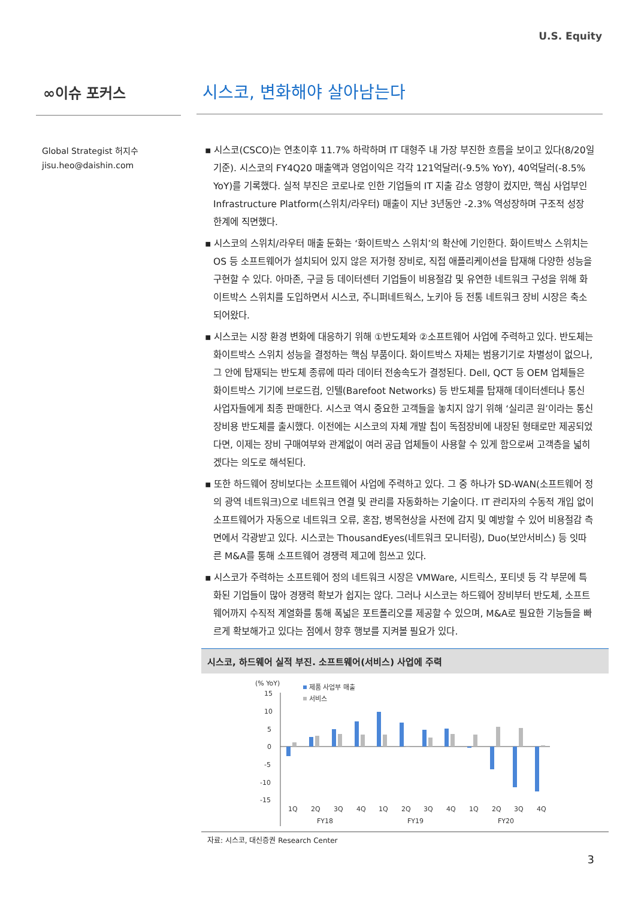U.S. Equity
∞이슈 포커스
시스코, 변화해야 살아남는다
Global Strategist 허지수
jisu.heo@daishin.com
▪ 시스코(CSCO)는 연초이후 11.7% 하락하며 IT 대형주 내 가장 부진한 흐름을 보이고 있다(8/20일 기준). 시스코의 FY4Q20 매출액과 영업이익은 각각 121억달러(-9.5% YoY), 40억달러(-8.5% YoY)를 기록했다. 실적 부진은 코로나로 인한 기업들의 IT 지출 감소 영향이 컸지만, 핵심 사업부인 Infrastructure Platform(스위치/라우터) 매출이 지난 3년동안 -2.3% 역성장하며 구조적 성장 한계에 직면했다.
▪ 시스코의 스위치/라우터 매출 둔화는 ‘화이트박스 스위치’의 확산에 기인한다. 화이트박스 스위치는 OS 등 소프트웨어가 설치되어 있지 않은 저가형 장비로, 직접 애플리케이션을 탑재해 다양한 성능을 구현할 수 있다. 아마존, 구글 등 데이터센터 기업들이 비용절감 및 유연한 네트워크 구성을 위해 화이트박스 스위치를 도입하면서 시스코, 주니퍼네트웍스, 노키아 등 전통 네트워크 장비 시장은 축소되어왔다.
▪ 시스코는 시장 환경 변화에 대응하기 위해 ①반도체와 ②소프트웨어 사업에 주력하고 있다. 반도체는 화이트박스 스위치 성능을 결정하는 핵심 부품이다. 화이트박스 자체는 범용기기로 차별성이 없으나, 그 안에 탑재되는 반도체 종류에 따라 데이터 전송속도가 결정된다. Dell, QCT 등 OEM 업체들은 화이트박스 기기에 브로드컴, 인텔(Barefoot Networks) 등 반도체를 탑재해 데이터센터나 통신 사업자들에게 최종 판매한다. 시스코 역시 중요한 고객들을 놓치지 않기 위해 ‘실리콘 원’이라는 통신장비용 반도체를 출시했다. 이전에는 시스코의 자체 개발 칩이 독점장비에 내장된 형태로만 제공되었다면, 이제는 장비 구매여부와 관계없이 여러 공급 업체들이 사용할 수 있게 함으로써 고객층을 넓히겠다는 의도로 해석된다.
▪ 또한 하드웨어 장비보다는 소프트웨어 사업에 주력하고 있다. 그 중 하나가 SD-WAN(소프트웨어 정의 광역 네트워크)으로 네트워크 연결 및 관리를 자동화하는 기술이다. IT 관리자의 수동적 개입 없이 소프트웨어가 자동으로 네트워크 오류, 혼잡, 병목현상을 사전에 감지 및 예방할 수 있어 비용절감 측면에서 각광받고 있다. 시스코는 ThousandEyes(네트워크 모니터링), Duo(보안서비스) 등 잇따른 M&A를 통해 소프트웨어 경쟁력 제고에 힘쓰고 있다.
▪ 시스코가 주력하는 소프트웨어 정의 네트워크 시장은 VMWare, 시트릭스, 포티넷 등 각 부문에 특화된 기업들이 많아 경쟁력 확보가 쉽지는 않다. 그러나 시스코는 하드웨어 장비부터 반도체, 소프트웨어까지 수직적 계열화를 통해 폭넓은 포트폴리오를 제공할 수 있으며, M&A로 필요한 기능들을 빠르게 확보해가고 있다는 점에서 향후 행보를 지켜볼 필요가 있다.
시스코, 하드웨어 실적 부진. 소프트웨어(서비스) 사업에 주력
(% YoY)
제품 사업부 매출
서비스
15
10
5
0
-5
-10
-15
1Q
2Q
3Q
4Q
1Q
2Q
3Q
4Q
1Q
2Q
3Q
4Q
FY18
FY19
FY20
자료: 시스코, 대신증권 Research Center
3